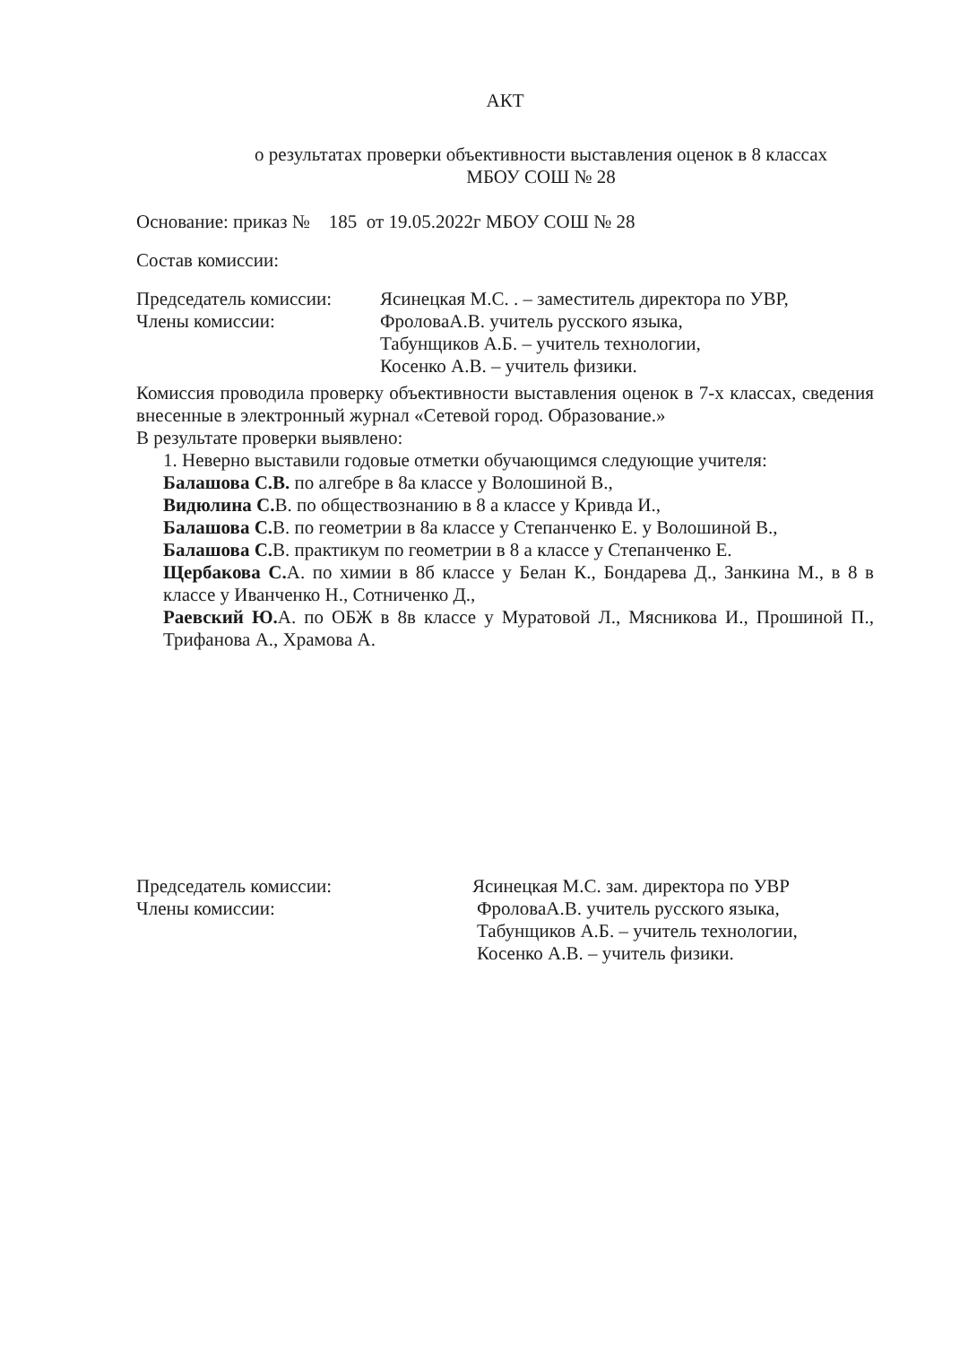АКТ
о результатах проверки объективности выставления оценок в 8 классах
МБОУ СОШ № 28
Основание: приказ № 185 от 19.05.2022г МБОУ СОШ № 28
Состав комиссии:
Председатель комиссии: Ясинецкая М.С. . – заместитель директора по УВР,
Члены комиссии: ФроловаА.В. учитель русского языка,
Табунщиков А.Б. – учитель технологии,
Косенко А.В. – учитель физики.
Комиссия проводила проверку объективности выставления оценок в 7-х классах, сведения внесенные в электронный журнал «Сетевой город. Образование.»
В результате проверки выявлено:
1. Неверно выставили годовые отметки обучающимся следующие учителя:
Балашова С.В. по алгебре в 8а классе у Волошиной В.,
Видюлина С. В. по обществознанию в 8 а классе у Кривда И.,
Балашова С. В. по геометрии в 8а классе у Степанченко Е. у Волошиной В.,
Балашова С. В. практикум по геометрии в 8 а классе у Степанченко Е.
Щербакова С. А. по химии в 8б классе у Белан К., Бондарева Д., Занкина М., в 8 в классе у Иванченко Н., Сотниченко Д.,
Раевский Ю. А. по ОБЖ в 8в классе у Муратовой Л., Мясникова И., Прошиной П., Трифанова А., Храмова А.
Председатель комиссии: Ясинецкая М.С. зам. директора по УВР
Члены комиссии: ФроловаА.В. учитель русского языка,
Табунщиков А.Б. – учитель технологии,
Косенко А.В. – учитель физики.